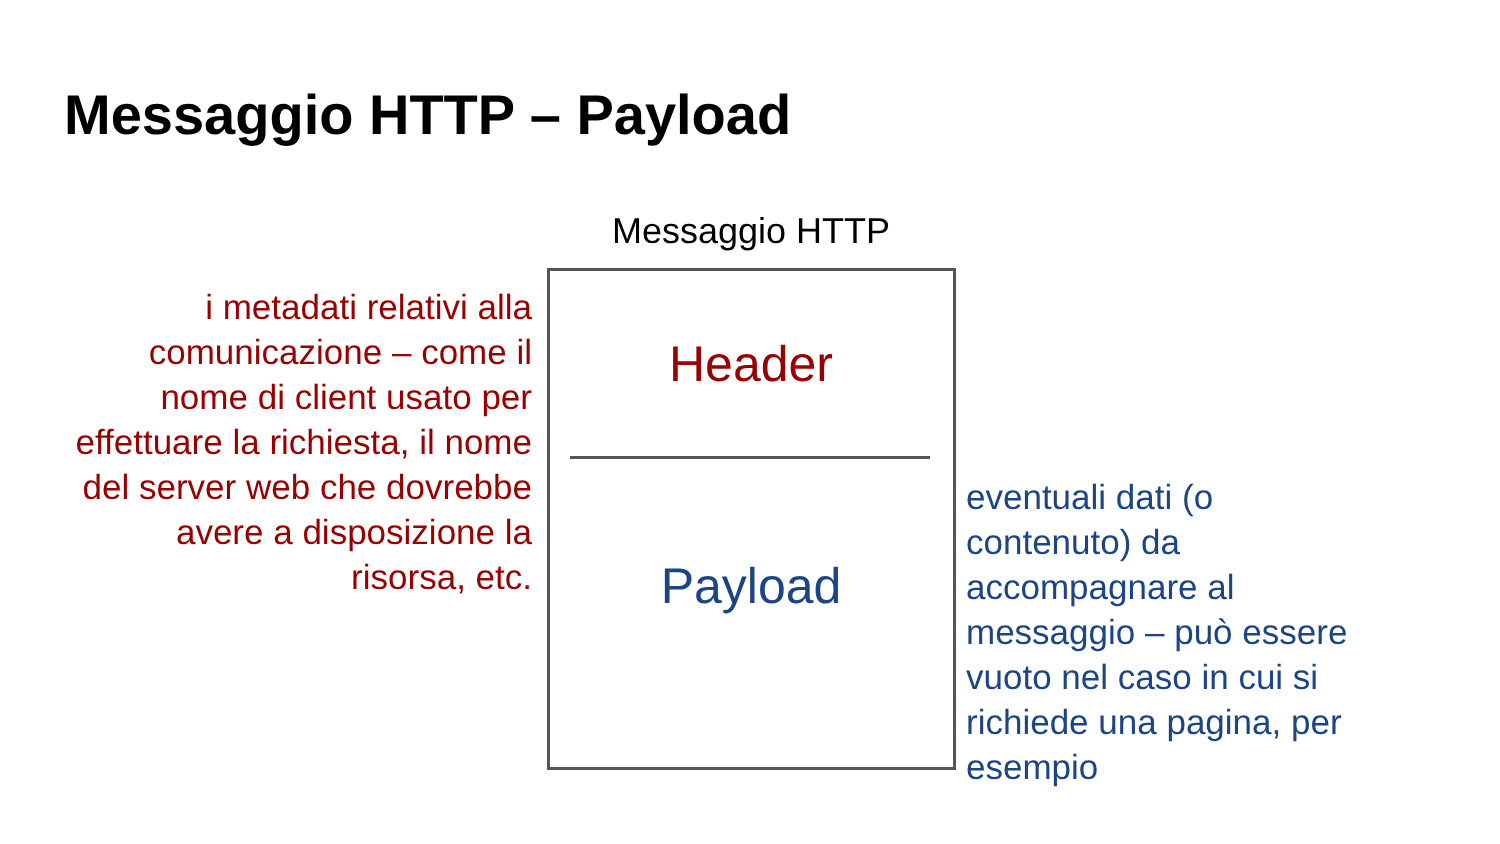Messaggio HTTP – Payload
Messaggio HTTP
i metadati relativi alla comunicazione – come il nome di client usato per effettuare la richiesta, il nome del server web che dovrebbe avere a disposizione la risorsa, etc.
Header
Payload
eventuali dati (o contenuto) da accompagnare al messaggio – può essere vuoto nel caso in cui si richiede una pagina, per esempio